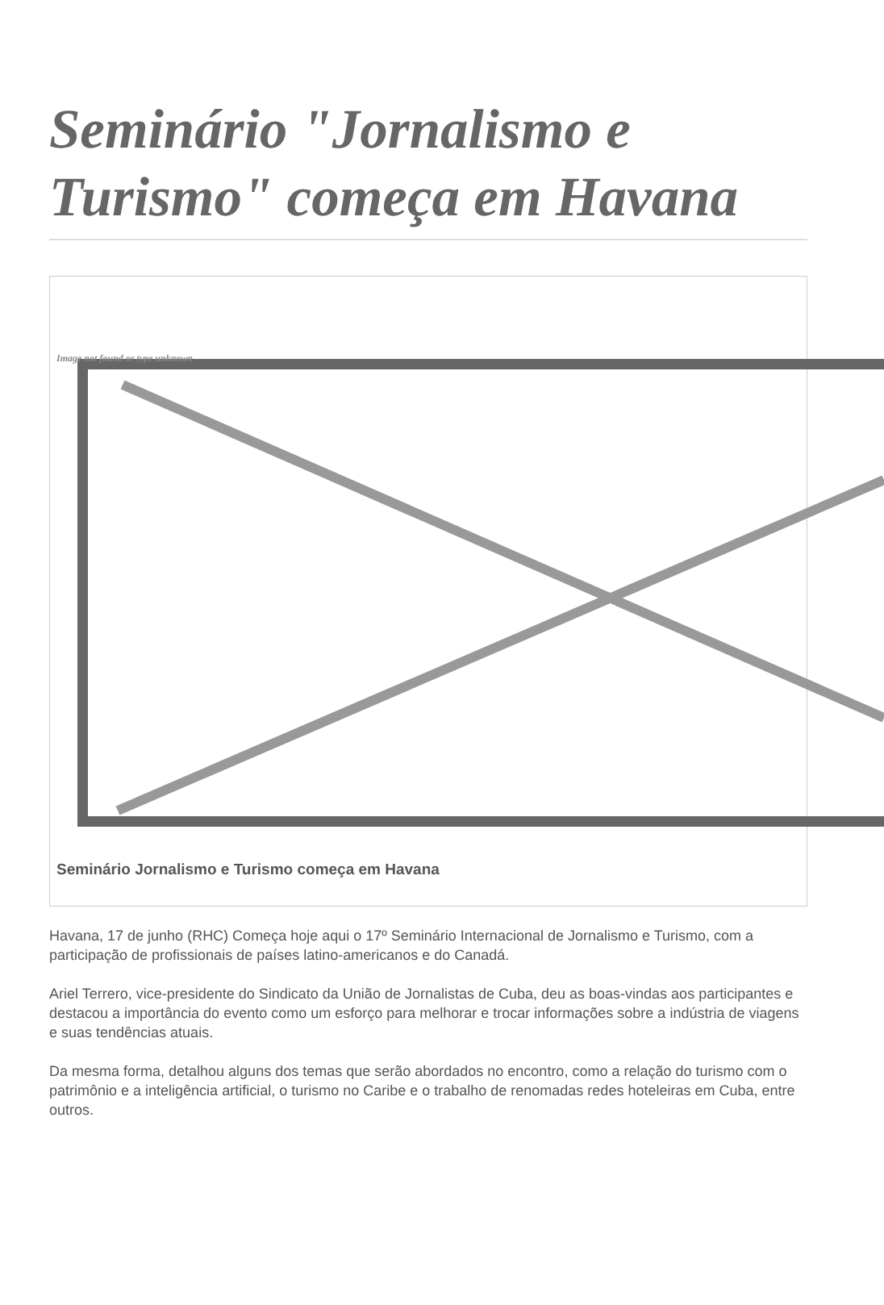Seminário "Jornalismo e Turismo" começa em Havana
Image not found or type unknown
Seminário Jornalismo e Turismo começa em Havana
Havana, 17 de junho (RHC) Começa hoje aqui o 17º Seminário Internacional de Jornalismo e Turismo, com a participação de profissionais de países latino-americanos e do Canadá.
Ariel Terrero, vice-presidente do Sindicato da União de Jornalistas de Cuba, deu as boas-vindas aos participantes e destacou a importância do evento como um esforço para melhorar e trocar informações sobre a indústria de viagens e suas tendências atuais.
Da mesma forma, detalhou alguns dos temas que serão abordados no encontro, como a relação do turismo com o patrimônio e a inteligência artificial, o turismo no Caribe e o trabalho de renomadas redes hoteleiras em Cuba, entre outros.